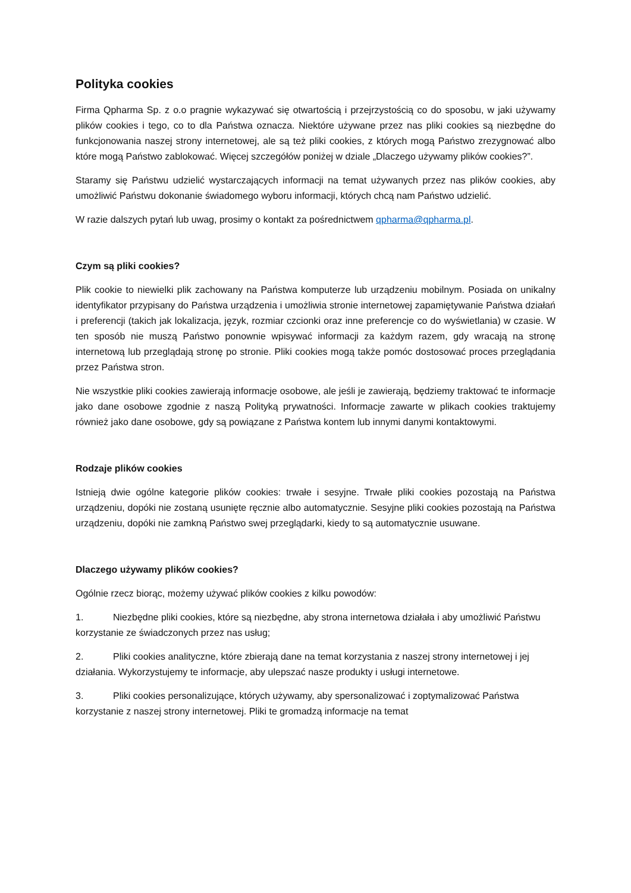Polityka cookies
Firma Qpharma Sp. z o.o pragnie wykazywać się otwartością i przejrzystością co do sposobu, w jaki używamy plików cookies i tego, co to dla Państwa oznacza. Niektóre używane przez nas pliki cookies są niezbędne do funkcjonowania naszej strony internetowej, ale są też pliki cookies, z których mogą Państwo zrezygnować albo które mogą Państwo zablokować. Więcej szczegółów poniżej w dziale „Dlaczego używamy plików cookies?”.
Staramy się Państwu udzielić wystarczających informacji na temat używanych przez nas plików cookies, aby umożliwić Państwu dokonanie świadomego wyboru informacji, których chcą nam Państwo udzielić.
W razie dalszych pytań lub uwag, prosimy o kontakt za pośrednictwem qpharma@qpharma.pl.
Czym są pliki cookies?
Plik cookie to niewielki plik zachowany na Państwa komputerze lub urządzeniu mobilnym. Posiada on unikalny identyfikator przypisany do Państwa urządzenia i umożliwia stronie internetowej zapamiętywanie Państwa działań i preferencji (takich jak lokalizacja, język, rozmiar czcionki oraz inne preferencje co do wyświetlania) w czasie. W ten sposób nie muszą Państwo ponownie wpisywać informacji za każdym razem, gdy wracają na stronę internetową lub przeglądają stronę po stronie. Pliki cookies mogą także pomóc dostosować proces przeglądania przez Państwa stron.
Nie wszystkie pliki cookies zawierają informacje osobowe, ale jeśli je zawierają, będziemy traktować te informacje jako dane osobowe zgodnie z naszą Polityką prywatności. Informacje zawarte w plikach cookies traktujemy również jako dane osobowe, gdy są powiązane z Państwa kontem lub innymi danymi kontaktowymi.
Rodzaje plików cookies
Istnieją dwie ogólne kategorie plików cookies: trwałe i sesyjne. Trwałe pliki cookies pozostają na Państwa urządzeniu, dopóki nie zostaną usunięte ręcznie albo automatycznie. Sesyjne pliki cookies pozostają na Państwa urządzeniu, dopóki nie zamkną Państwo swej przeglądarki, kiedy to są automatycznie usuwane.
Dlaczego używamy plików cookies?
Ogólnie rzecz biorąc, możemy używać plików cookies z kilku powodów:
1. Niezbędne pliki cookies, które są niezbędne, aby strona internetowa działała i aby umożliwić Państwu korzystanie ze świadczonych przez nas usług;
2. Pliki cookies analityczne, które zbierają dane na temat korzystania z naszej strony internetowej i jej działania. Wykorzystujemy te informacje, aby ulepszać nasze produkty i usługi internetowe.
3. Pliki cookies personalizujące, których używamy, aby spersonalizować i zoptymalizować Państwa korzystanie z naszej strony internetowej. Pliki te gromadzą informacje na temat